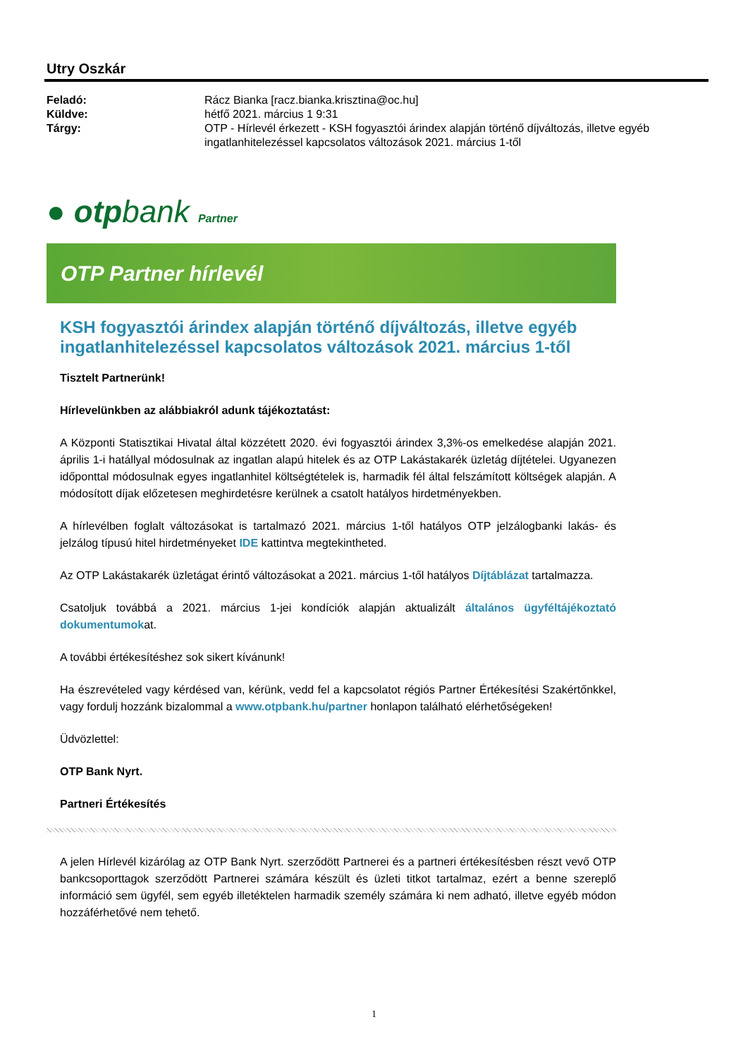Utry Oszkár
Feladó: Rácz Bianka [racz.bianka.krisztina@oc.hu]
Küldve: hétfő 2021. március 1 9:31
Tárgy: OTP - Hírlevél érkezett - KSH fogyasztói árindex alapján történő díjváltozás, illetve egyéb ingatlanhitelezéssel kapcsolatos változások 2021. március 1-től
● otpbank Partner
OTP Partner hírlevél
KSH fogyasztói árindex alapján történő díjváltozás, illetve egyéb ingatlanhitelezéssel kapcsolatos változások 2021. március 1-től
Tisztelt Partnerünk!
Hírlevelünkben az alábbiakról adunk tájékoztatást:
A Központi Statisztikai Hivatal által közzétett 2020. évi fogyasztói árindex 3,3%-os emelkedése alapján 2021. április 1-i hatállyal módosulnak az ingatlan alapú hitelek és az OTP Lakástakarék üzletág díjtételei. Ugyanezen időponttal módosulnak egyes ingatlanhitel költségtételek is, harmadik fél által felszámított költségek alapján. A módosított díjak előzetesen meghirdetésre kerülnek a csatolt hatályos hirdetményekben.
A hírlevélben foglalt változásokat is tartalmazó 2021. március 1-től hatályos OTP jelzálogbanki lakás- és jelzálog típusú hitel hirdetményeket IDE kattintva megtekintheted.
Az OTP Lakástakarék üzletágat érintő változásokat a 2021. március 1-től hatályos Díjtáblázat tartalmazza.
Csatoljuk továbbá a 2021. március 1-jei kondíciók alapján aktualizált általános ügyféltájékoztató dokumentumokat.
A további értékesítéshez sok sikert kívánunk!
Ha észrevételed vagy kérdésed van, kérünk, vedd fel a kapcsolatot régiós Partner Értékesítési Szakértőnkkel, vagy fordulj hozzánk bizalommal a www.otpbank.hu/partner honlapon található elérhetőségeken!
Üdvözlettel:
OTP Bank Nyrt.
Partneri Értékesítés
A jelen Hírlevél kizárólag az OTP Bank Nyrt. szerződött Partnerei és a partneri értékesítésben részt vevő OTP bankcsoporttagok szerződött Partnerei számára készült és üzleti titkot tartalmaz, ezért a benne szereplő információ sem ügyfél, sem egyéb illetéktelen harmadik személy számára ki nem adható, illetve egyéb módon hozzáférhetővé nem tehető.
1